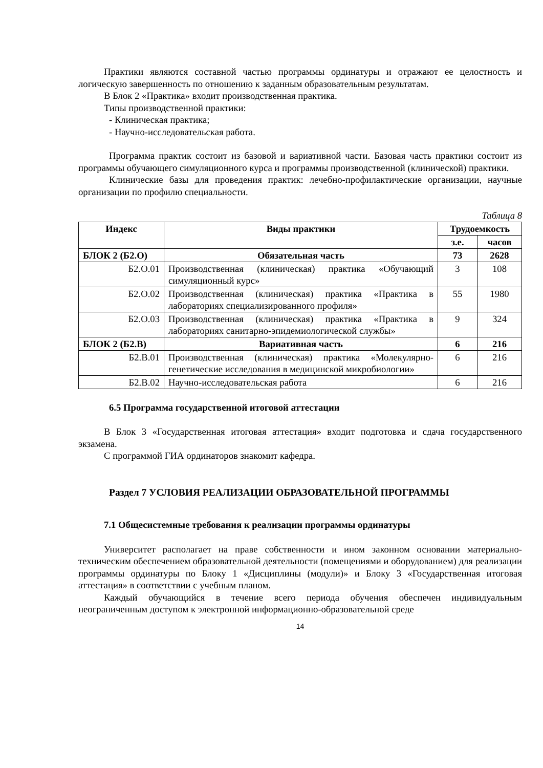Практики являются составной частью программы ординатуры и отражают ее целостность и логическую завершенность по отношению к заданным образовательным результатам.
В Блок 2 «Практика» входит производственная практика.
Типы производственной практики:
- Клиническая практика;
- Научно-исследовательская работа.
Программа практик состоит из базовой и вариативной части. Базовая часть практики состоит из программы обучающего симуляционного курса и программы производственной (клинической) практики.
Клинические базы для проведения практик: лечебно-профилактические организации, научные организации по профилю специальности.
Таблица 8
| Индекс | Виды практики | Трудоемкость | |
| --- | --- | --- | --- |
| | | з.е. | часов |
| БЛОК 2 (Б2.О) | Обязательная часть | 73 | 2628 |
| Б2.О.01 | Производственная (клиническая) практика «Обучающий симуляционный курс» | 3 | 108 |
| Б2.О.02 | Производственная (клиническая) практика «Практика в лабораториях специализированного профиля» | 55 | 1980 |
| Б2.О.03 | Производственная (клиническая) практика «Практика в лабораториях санитарно-эпидемиологической службы» | 9 | 324 |
| БЛОК 2 (Б2.В) | Вариативная часть | 6 | 216 |
| Б2.В.01 | Производственная (клиническая) практика «Молекулярно-генетические исследования в медицинской микробиологии» | 6 | 216 |
| Б2.В.02 | Научно-исследовательская работа | 6 | 216 |
6.5 Программа государственной итоговой аттестации
В Блок 3 «Государственная итоговая аттестация» входит подготовка и сдача государственного экзамена.
С программой ГИА ординаторов знакомит кафедра.
Раздел 7 УСЛОВИЯ РЕАЛИЗАЦИИ ОБРАЗОВАТЕЛЬНОЙ ПРОГРАММЫ
7.1 Общесистемные требования к реализации программы ординатуры
Университет располагает на праве собственности и ином законном основании материально-техническим обеспечением образовательной деятельности (помещениями и оборудованием) для реализации программы ординатуры по Блоку 1 «Дисциплины (модули)» и Блоку 3 «Государственная итоговая аттестация» в соответствии с учебным планом.
Каждый обучающийся в течение всего периода обучения обеспечен индивидуальным неограниченным доступом к электронной информационно-образовательной среде
14